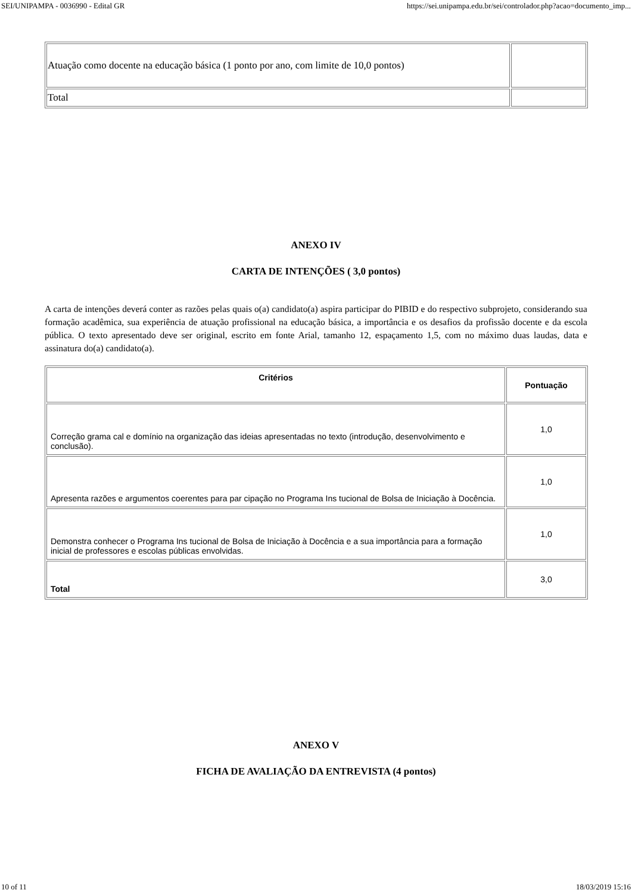SEI/UNIPAMPA - 0036990 - Edital GR https://sei.unipampa.edu.br/sei/controlador.php?acao=documento_imp...
| Atuação como docente na educação básica (1 ponto por ano, com limite de 10,0 pontos) | |
| Total | |
ANEXO IV
CARTA DE INTENÇÕES ( 3,0 pontos)
A carta de intenções deverá conter as razões pelas quais o(a) candidato(a) aspira participar do PIBID e do respectivo subprojeto, considerando sua formação acadêmica, sua experiência de atuação profissional na educação básica, a importância e os desafios da profissão docente e da escola pública. O texto apresentado deve ser original, escrito em fonte Arial, tamanho 12, espaçamento 1,5, com no máximo duas laudas, data e assinatura do(a) candidato(a).
| Critérios | Pontuação |
| --- | --- |
| Correção grama cal e domínio na organização das ideias apresentadas no texto (introdução, desenvolvimento e conclusão). | 1,0 |
| Apresenta razões e argumentos coerentes para par cipação no Programa Ins tucional de Bolsa de Iniciação à Docência. | 1,0 |
| Demonstra conhecer o Programa Ins tucional de Bolsa de Iniciação à Docência e a sua importância para a formação inicial de professores e escolas públicas envolvidas. | 1,0 |
| Total | 3,0 |
ANEXO V
FICHA DE AVALIAÇÃO DA ENTREVISTA (4 pontos)
10 of 11 18/03/2019 15:16